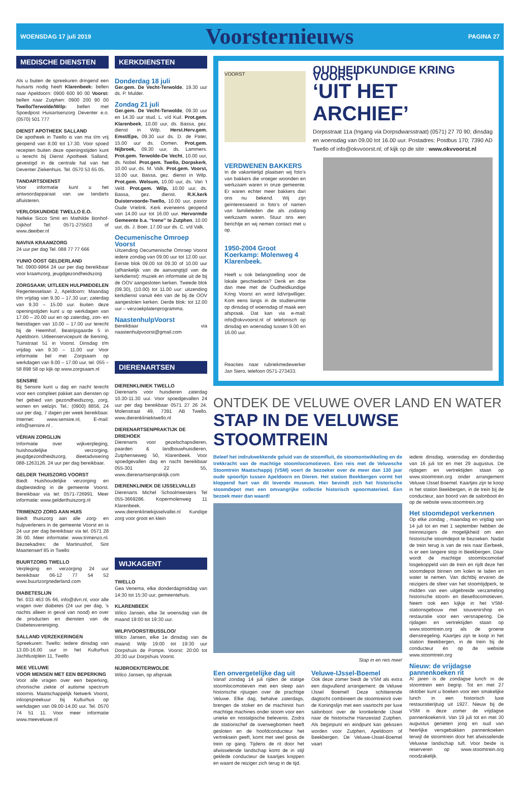WOENSDAG 17 juli 2019 Voorsternieuws PAGINA 27
MEDISCHE DIENSTEN
Als u buiten de spreekuren dringend een huisarts nodig heeft Klarenbeek: bellen naar Apeldoorn: 0900 600 90 00 Voorst: bellen naar Zutphen: 0900 200 90 00 Twello/Terwolde/Wilp: bellen met Spoedpost Huisartsenzorg Deventer e.o. (0570) 501 777
DIENST APOTHEEK SALLAND
De apotheek in Twello is van ma t/m vrij geopend van 8.00 tot 17.30. Voor spoed recepten buiten deze openingstijden kunt u terecht bij Dienst Apotheek Salland, gevestigd in de centrale hal van het Deventer Ziekenhuis. Tel. 0570 53 65 05.
TANDARTSDIENST
Voor informatie kunt u het antwoordapparaat van uw tandarts afluisteren.
VERLOSKUNDIGE TWELLO E.O.
Nelleke Sicco Smit en Mathilde Bonhof-Dijkhof Tel: 0571-275503 of www.deeiber.nl
NAVIVA KRAAMZORG
24 uur per dag Tel. 088 77 77 666
YUNIO OOST GELDERLAND
Tel. 0900-9864 24 uur per dag bereikbaar voor kraamzorg, jeugdgezondheidszorg
ZORGSAAM; UITLEEN HULPMIDDELEN
Regentesselaan 2, Apeldoorn: Maandag t/m vrijdag van 9.30 – 17.30 uur; zaterdag van 9.30 – 15.00 uur. Buiten deze openingstijden kunt u op werkdagen van 17.00 – 20.00 uur en op zaterdag, zon- en feestdagen van 10.00 – 17.00 uur terecht bij de Heemhof, Beatrijsgaarde 5 in Apeldoorn. Uitleenservicepunt de Benring, Tuinstraat 51 in Voorst. Dinsdag t/m vrijdag van 9.30 – 11.00 uur Voor informatie bel met Zorgsaam op werkdagen van 9.00 – 17.00 uur, tel. 055 – 58 898 58 op kijk op www.zorgsaam.nl
SENSIRE
Bij Sensire kunt u dag en nacht terecht voor een compleet pakket aan diensten op het gebied van gezondheidszorg, zorg, wonen en welzijn. Tel.: (0900) 8856, 24 uur per dag, 7 dagen per week bereikbaar. Internet: www.sensire.nl, E-mail: info@sensire.nl .
VÉRIAN ZORGLIJN
Informatie over wijkverpleging, huishoudelijke verzorging, jeugdgezondheidszorg, dieetadvisering 088-1263126. 24 uur per dag bereikbaar.
GELDER THUISZORG VOORST
Biedt Huishoudelijke verzorging en dagbesteding in de gemeente Voorst. Bereikbaar via tel: 0571-726991. Meer informatie: www.gelderthuiszorg.nl
TRIMENZO ZORG AAN HUIS
Biedt thuiszorg aan alle zorg- en hulpverleners in de gemeente Voorst en is 24 uur per dag bereikbaar via tel. 0571 28 36 00. Meer informatie: www.trimenzo.nl. Bezoekadres: de Martinushof, Sint Maartenserf 85 in Twello
BUURTZORG TWELLO
Verpleging en verzorging 24 uur bereikbaar 06-12 77 54 52 www.buurtzorgnederland.com
DIABETESLIJN
Tel. 033 463 05 66, info@dvn.nl, voor alle vragen over diabetes (24 uur per dag, ’s nachts alleen in geval van nood) en over de producten en diensten van de Diabetesvereniging.
SALLAND VERZEKERINGEN
Spreekuren: Twello: Iedere dinsdag van 13.00-16.00 uur in het Kulturhus Jachtlustplein 11, Twello
MEE VELUWE
VOOR MENSEN MET EEN BEPERKING
Voor alle vragen over een beperking, chronische ziekte of autisme spectrum stoornis. Maatschappelijk Netwerk Voorst, inloopspreekuur bij Kulturhus op werkdagen van 09.00-14.00 uur. Tel. 0570 74 51 11. Voor meer informatie www.meeveluwe.nl
KERKDIENSTEN
Donderdag 18 juli
Ger.gem. De Vecht-Terwolde, 19.30 uur ds. P. Mulder.
Zondag 21 juli
Ger.gem. De Vecht-Terwolde, 09.30 uur en 14.30 uur stud. L. v/d Kuil. Prot.gem. Klarenbeek, 10.00 uur, ds. Bassa, gez. dienst in Wilp. Herst.Herv.gem. Emst/Epe, 09.30 uur ds. D. de Pater, 15.00 uur ds. Oomen. Prot.gem. Nijbroek, 09.30 uur, ds. Lammers. Prot.gem. Terwolde-De Vecht, 10.00 uur, ds. Nobel. Prot.gem. Twello, Dorpskerk, 10.00 uur, ds. M. Valk. Prot.gem. Voorst, 10.00 uur, Bassa, gez. dienst in Wilp. Prot.gem. Welsum, 10.00 uur, ds. Van ’t Veld. Prot.gem. Wilp, 10.00 uur, ds. Bassa, gez. dienst. R.K.kerk Duistervoorde-Twello, 10.00 uur, pastor Oude Vrielink. Kerk eveneens geopend van 14.00 uur tot 16.00 uur. Hervormde Gemeente b.a. “Irene” te Zutphen, 10.00 uur, ds. J. Boer. 17.00 uur ds. C. v/d Valk.
Oecumenische Omroep Voorst
Uitzending Oecumenische Omroep Voorst iedere zondag van 09.00 uur tot 12.00 uur. Eerste blok 09.00 tot 09.30 of 10.00 uur (afhankelijk van de aanvangtijd van de kerkdienst): muziek en informatie uit de bij de OOV aangesloten kerken. Tweede blok (09.30), (10.00) tot 11.00 uur: uitzending kerkdienst vanuit één van de bij de OOV aangesloten kerken. Derde blok: tot 12.00 uur – verzoekplatenprogramma.
NaastenhulpVoorst
Bereikbaar via naastenhulpvoorst@gmail.com
DIERENARTSEN
DIERENKLINIEK TWELLO
Dierenarts voor huisdieren zaterdag 10.30-11.30 uur. Voor spoedgevallen 24 uur per dag bereikbaar 0571 27 26 24. Molenstraat 49, 7391 AB Twello. www.dierenkliniektwello.nl
DIERENARTSENPRAKTIJK DE DRIEHOEK
Dierenarts voor gezelschapsdieren, paarden & landbouwhuisdieren, Zutphenseweg 50, Klarenbeek. Voor spoedgevallen dag en nacht bereikbaar 055-301 22 55, www.dierenartsenpraktijk.com
DIERENKLINIEK DE IJSSELVALLEI
Dierenarts Michel Schoolmeesters Tel 055-3669286. Kopermolenweg 11 Klarenbeek. www.dierenkliniekijsselvallei.nl Kundige zorg voor groot en klein
WIJKAGENT
TWELLO
Gea Venema, elke donderdagmiddag van 14:30 tot 15:30 uur, gemeentehuis.
KLARENBEEK
Wilco Jansen, elke 3e woensdag van de maand 19:00 tot 19:30 uur.
WILP/VOORST/BUSSLOO/
Wilco Jansen, elke 1e dinsdag van de maand. Wilp 19:00 tot 19:30 uur Dorpshuis de Pompe. Voorst: 20:00 tot 20:30 uur Dorpshuis Voorst.
NIJBROEK/TERWOLDE
Wilco Jansen, op afspraak
VOORST
VERDWENEN BAKKERS
In de vakantietijd plaatsen wij foto’s van bakkers die vroeger woonden en werkzaam waren in onze gemeente. Er waren echter meer bakkers dan ons nu bekend. Wij zijn geïnteresseerd in foto’s of namen van familieleden die als zodanig werkzaam waren. Stuur ons een berichtje en wij nemen contact met u op.
1950-2004 Groot Koerkamp: Molenweg 4 Klarenbeek.
Heeft u ook belangstelling voor de lokale geschiedenis? Denk en doe dan mee met de Oudheidkundige Kring Voorst en word lid/vrijwilliger. Kom eens langs in de studieruimte op dinsdag of woensdag of maak een afspraak. Dat kan via e-mail: info@okvvoorst.nl of telefonisch op dinsdag en woensdag tussen 9.00 en 16.00 uur.
Reacties naar rubriekmedewerker Jan Siero, telefoon 0571-273433.
OUDHEIDKUNDIGE KRING VOORST
‘UIT HET ARCHIEF’
Dorpsstraat 11a (Ingang via Dorpsdwarsstraat) (0571) 27 70 90; dinsdag en woensdag van 09.00 tot 16.00 uur. Postadres: Postbus 170; 7390 AD Twello of info@okvvoorst.nl; of kijk op de site : www.okvvoorst.nl
ONTDEK DE VELUWE OVER LAND EN WATER
STAP IN DE VELUWSE STOOMTREIN
Beleef het indrukwekkende geluid van de stoomfluit, de stoomontwikkeling en de trekkracht van de machtige stoomlocomotieven. Een reis met de Veluwsche Stoomtrein Maatschappij (VSM) voert de bezoeker over de meer dan 130 jaar oude spoorlijn tussen Apeldoorn en Dieren. Het station Beekbergen vormt het kloppend hart van dit levende museum. Hier bevindt zich het historische stoomdepot met een omvangrijke collectie historisch spoormaterieel. Een bezoek meer dan waard!
Stap in en reis mee!
Een onvergetelijke dag uit
Vanaf zondag 14 juli rijden de statige stoomlocomotieven met een sleep aan historische rijtuigen over de prachtige Veluwe. Elke dag, behalve zaterdags, brengen de stoker en de machinist hun machtige machines onder stoom voor een unieke en nostalgische belevenis. Zodra de stationschef de overwegbomen heeft gesloten en de hoofdconducteur het vertreksein geeft, komt met veel gesis de trein op gang. Tijdens de rit door het afwisselende landschap komt de in stijl geklede conducteur de kaartjes knippen en waant de reiziger zich terug in de tijd.
Veluwe-IJssel-Boemel
Ook deze zomer biedt de VSM als extra een dagvullend arrangement: de Veluwe IJssel Boemel! Deze schitterende dagtocht combineert de stoomtreinrit over de Koningslijn met een vaartocht per luxe salonboot over de kronkelende IJssel naar de historische Hanzestad Zutphen. Als beginpunt en eindpunt kan gekozen worden voor Zutphen, Apeldoorn of Beekbergen. De Veluwe-IJssel-Boemel vaart
iedere dinsdag, woensdag en donderdag van 16 juli tot en met 29 augustus. De rijdagen en vertrektijden staan op www.stoomtrein.org onder arrangement Veluwe IJssel Boemel. Kaartjes zijn te koop in het station Beekbergen, in de trein bij de conducteur, aan boord van de salonboot én op de website www.stoomtrein.org
Het stoomdepot verkennen
Op elke zondag , maandag en vrijdag van 14 juli tot en met 1 september hebben de treinreizigers de mogelijkheid om een historische stoomdepot te bezoeken. Nadat de trein terug is van de reis naar Eerbeek, is er een langere stop in Beekbergen. Daar wordt de machtige stoomlocomotief losgekoppeld van de trein en rijdt deze het stoomdepot binnen om kolen te laden en water te nemen. Van dichtbij ervaren de reizigers de sfeer van het stoomtijdperk, te midden van een uitgebreide verzameling historische stoom- en diesellocomotieven. Neem ook een kijkje in het VSM-stationsgebouw met souvenirshop en restauratie voor een versnapering. De rijdagen en vertrektijden staan op www.stoomtrein.org als de groene dienstregeling. Kaartjes zijn te koop in het station Beekbergen, in de trein bij de conducteur én op de website www.stoomtrein.org
Nieuw: de vrijdagse pannenkoeken rit
Al jaren is de zondagse lunch in de stoomtrein een begrip. Tot en met 27 oktober kunt u boeken voor een smakelijke lunch in een historisch luxe restauratierijtuig uit 1927. Nieuw bij de VSM is deze zomer de vrijdagse pannenkoekenrit. Van 19 juli tot en met 30 augustus genieten jong en oud van heerlijke versgebakken pannenkoeken terwijl de stoomtrein door het afwisselende Veluwse landschap tuft. Voor beide is reserveren op www.stoomtrein.org noodzakelijk.